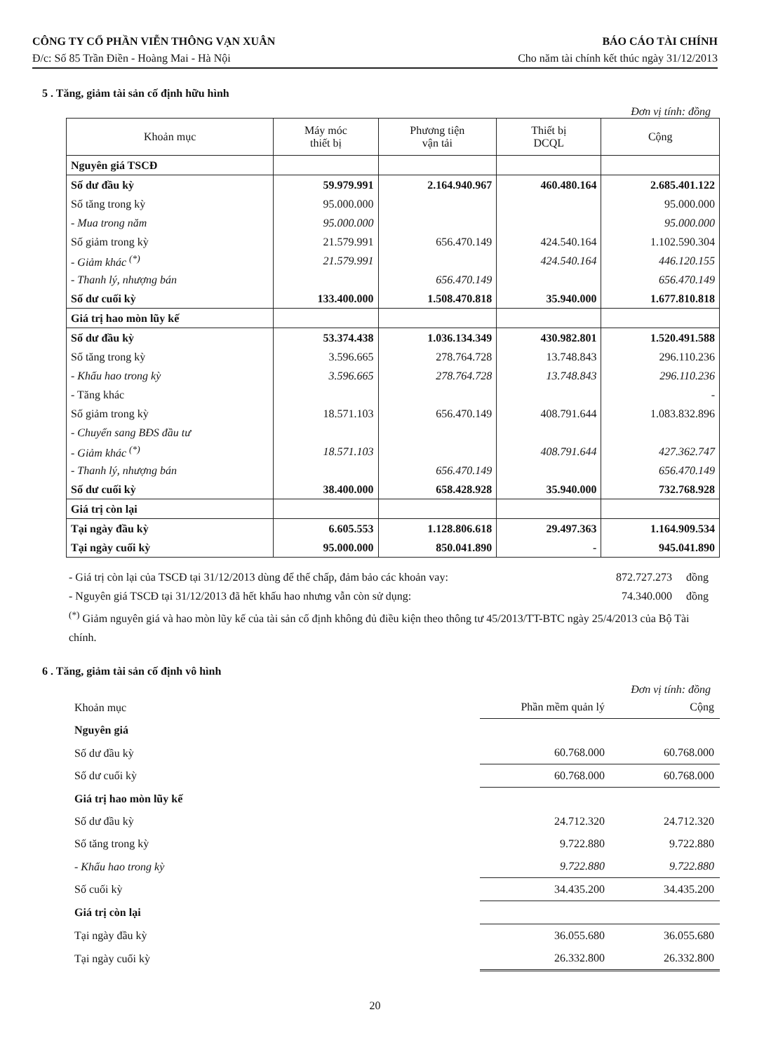CÔNG TY CỔ PHẦN VIỄN THÔNG VẠN XUÂN BÁO CÁO TÀI CHÍNH
Đ/c: Số 85 Trần Điền - Hoàng Mai - Hà Nội Cho năm tài chính kết thúc ngày 31/12/2013
5 . Tăng, giảm tài sản cố định hữu hình
Đơn vị tính: đồng
| Khoản mục | Máy móc thiết bị | Phương tiện vận tải | Thiết bị DCQL | Cộng |
| --- | --- | --- | --- | --- |
| Nguyên giá TSCĐ | | | | |
| Số dư đầu kỳ | 59.979.991 | 2.164.940.967 | 460.480.164 | 2.685.401.122 |
| Số tăng trong kỳ | 95.000.000 | | | 95.000.000 |
| - Mua trong năm | 95.000.000 | | | 95.000.000 |
| Số giảm trong kỳ | 21.579.991 | 656.470.149 | 424.540.164 | 1.102.590.304 |
| - Giảm khác <sup>(*)</sup> | 21.579.991 | | 424.540.164 | 446.120.155 |
| - Thanh lý, nhượng bán | | 656.470.149 | | 656.470.149 |
| Số dư cuối kỳ | 133.400.000 | 1.508.470.818 | 35.940.000 | 1.677.810.818 |
| Giá trị hao mòn lũy kế | | | | |
| Số dư đầu kỳ | 53.374.438 | 1.036.134.349 | 430.982.801 | 1.520.491.588 |
| Số tăng trong kỳ | 3.596.665 | 278.764.728 | 13.748.843 | 296.110.236 |
| - Khấu hao trong kỳ | 3.596.665 | 278.764.728 | 13.748.843 | 296.110.236 |
| - Tăng khác | | | | - |
| Số giảm trong kỳ | 18.571.103 | 656.470.149 | 408.791.644 | 1.083.832.896 |
| - Chuyển sang BĐS đầu tư | | | | |
| - Giảm khác <sup>(*)</sup> | 18.571.103 | | 408.791.644 | 427.362.747 |
| - Thanh lý, nhượng bán | | 656.470.149 | | 656.470.149 |
| Số dư cuối kỳ | 38.400.000 | 658.428.928 | 35.940.000 | 732.768.928 |
| Giá trị còn lại | | | | |
| Tại ngày đầu kỳ | 6.605.553 | 1.128.806.618 | 29.497.363 | 1.164.909.534 |
| Tại ngày cuối kỳ | 95.000.000 | 850.041.890 | - | 945.041.890 |
- Giá trị còn lại của TSCĐ tại 31/12/2013 dùng để thế chấp, đảm bảo các khoản vay: 872.727.273 đồng
- Nguyên giá TSCĐ tại 31/12/2013 đã hết khấu hao nhưng vẫn còn sử dụng: 74.340.000 đồng
<sup>(*)</sup> Giảm nguyên giá và hao mòn lũy kế của tài sản cố định không đủ điều kiện theo thông tư 45/2013/TT-BTC ngày 25/4/2013 của Bộ Tài chính.
6 . Tăng, giảm tài sản cố định vô hình
Đơn vị tính: đồng
| Khoản mục | Phần mềm quản lý | Cộng |
| Nguyên giá | | |
| Số dư đầu kỳ | 60.768.000 | 60.768.000 |
| Số dư cuối kỳ | 60.768.000 | 60.768.000 |
| Giá trị hao mòn lũy kế | | |
| Số dư đầu kỳ | 24.712.320 | 24.712.320 |
| Số tăng trong kỳ | 9.722.880 | 9.722.880 |
| - Khấu hao trong kỳ | 9.722.880 | 9.722.880 |
| Số cuối kỳ | 34.435.200 | 34.435.200 |
| Giá trị còn lại | | |
| Tại ngày đầu kỳ | 36.055.680 | 36.055.680 |
| Tại ngày cuối kỳ | 26.332.800 | 26.332.800 |
20